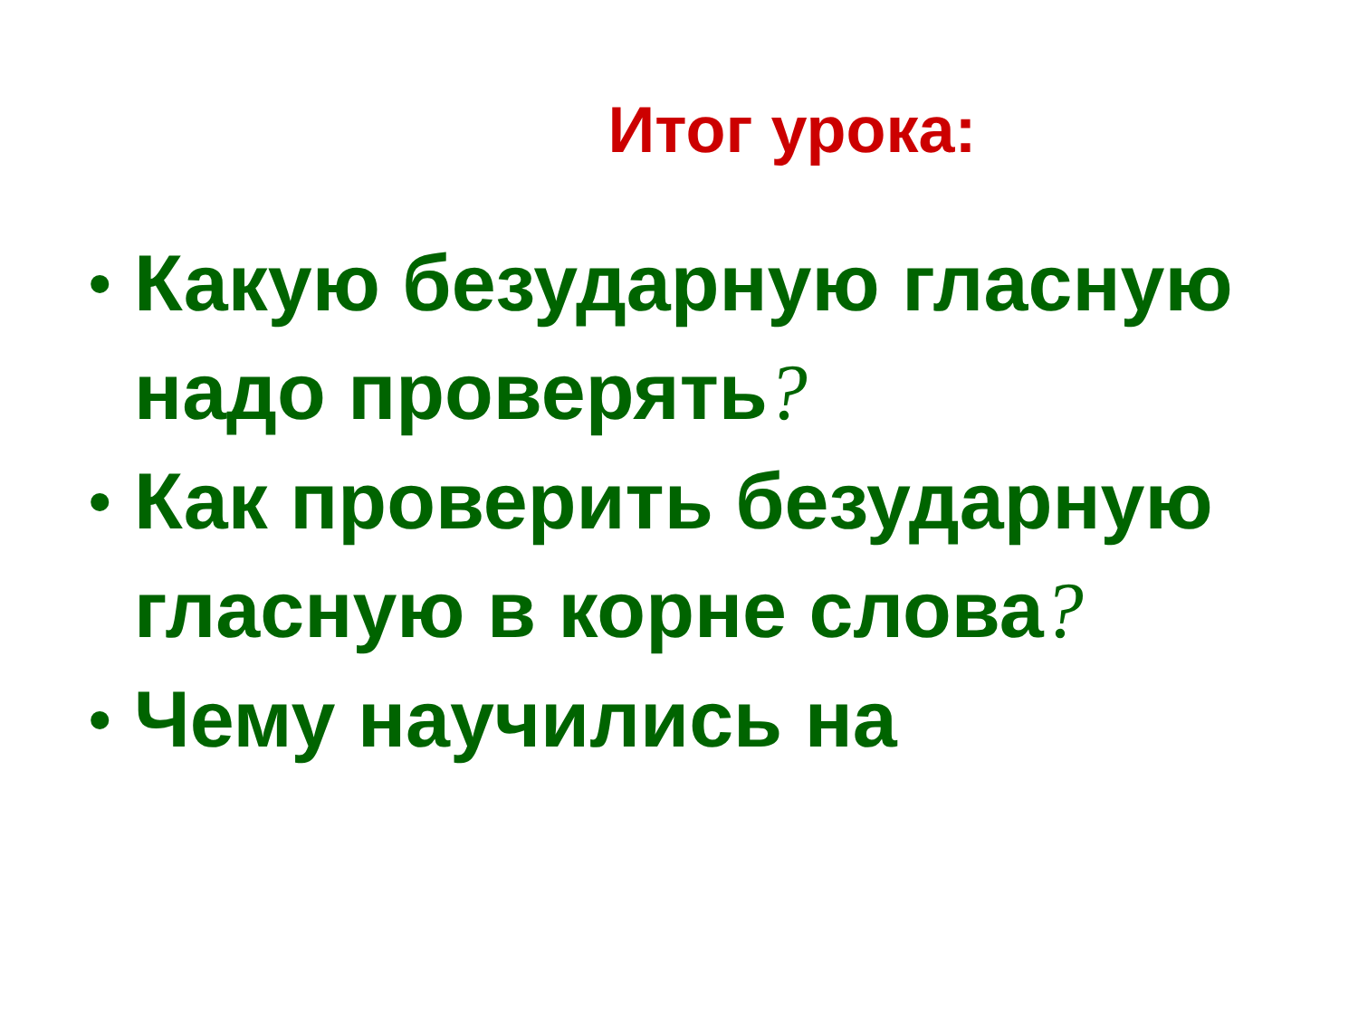Итог урока:
• Какую безударную гласную надо проверять?
• Как проверить безударную гласную в корне слова?
• Чему научились на